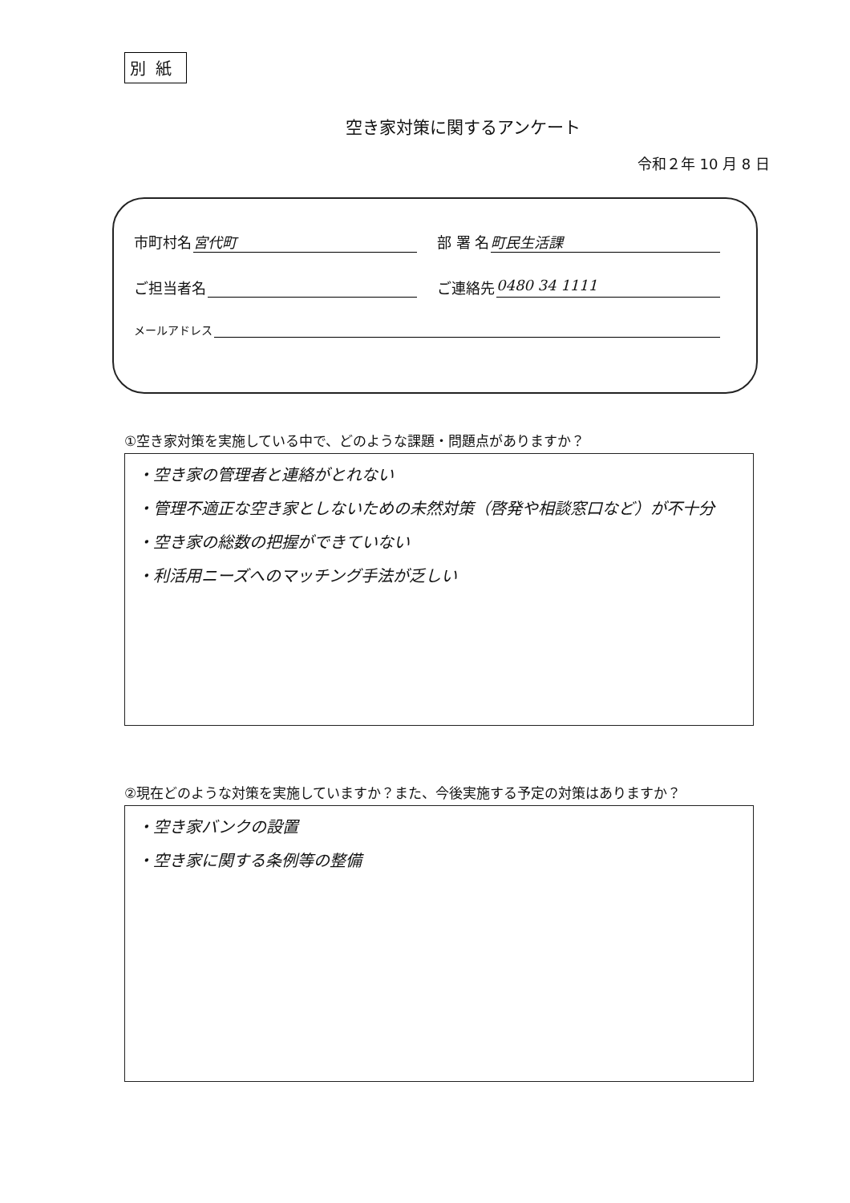別紙
空き家対策に関するアンケート
令和２年 10 月 8 日
市町村名 宮代町 部 署 名 町民生活課
ご担当者名 ご連絡先 0480 34 1111
メールアドレス
①空き家対策を実施している中で、どのような課題・問題点がありますか？
・空き家の管理者と連絡がとれない
・管理不適正な空き家としないための未然対策（啓発や相談窓口など）が不十分
・空き家の総数の把握ができていない
・利活用ニーズへのマッチング手法が乏しい
②現在どのような対策を実施していますか？また、今後実施する予定の対策はありますか？
・空き家バンクの設置
・空き家に関する条例等の整備